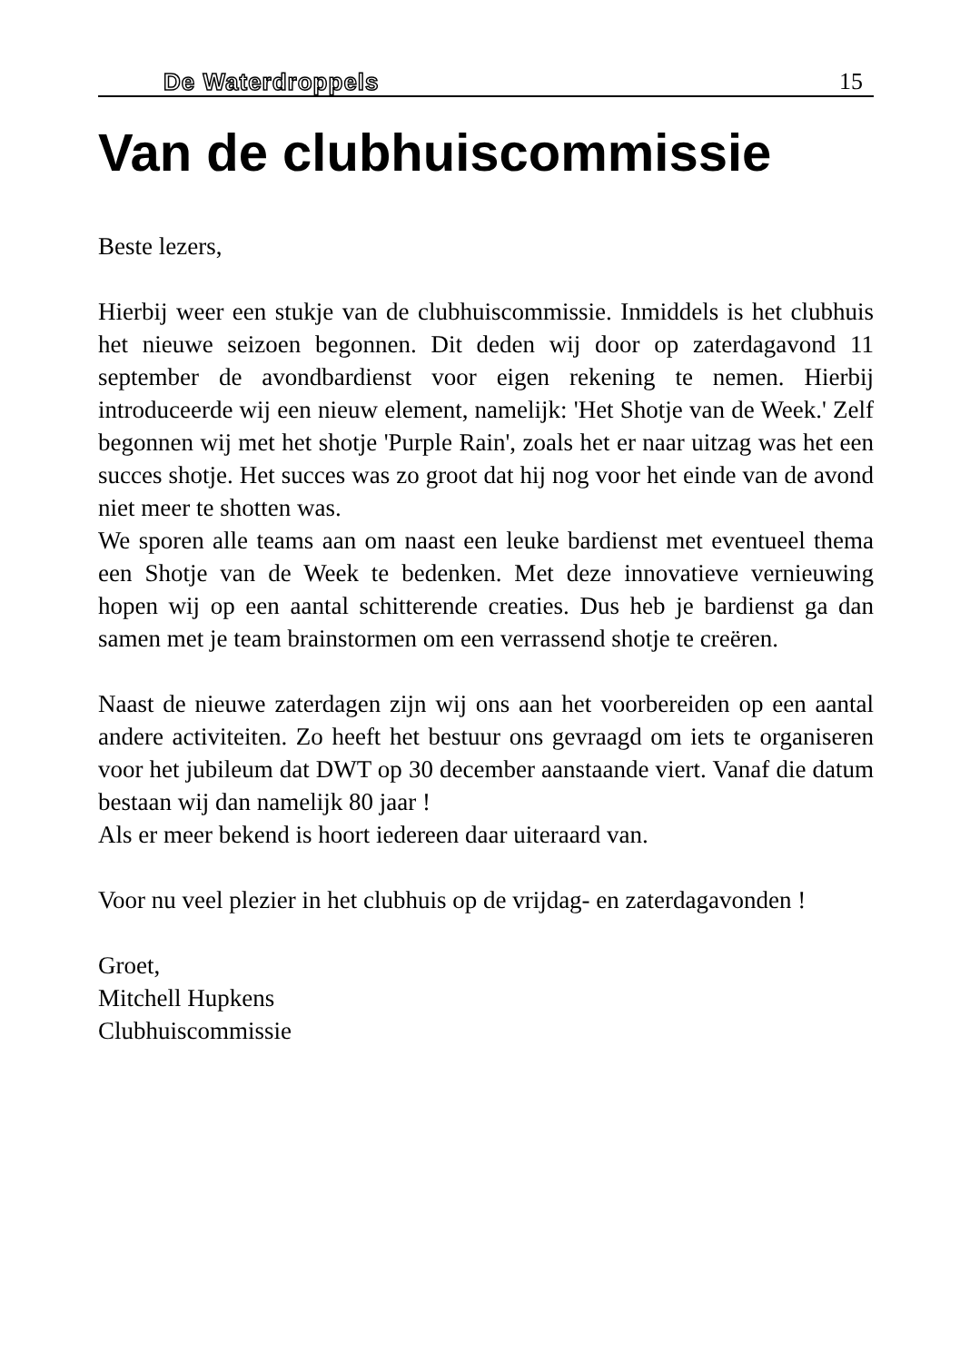De Waterdroppels 15
Van de clubhuiscommissie
Beste lezers,
Hierbij weer een stukje van de clubhuiscommissie. Inmiddels is het clubhuis het nieuwe seizoen begonnen. Dit deden wij door op zaterdagavond 11 september de avondbardienst voor eigen rekening te nemen. Hierbij introduceerde wij een nieuw element, namelijk: 'Het Shotje van de Week.' Zelf begonnen wij met het shotje 'Purple Rain', zoals het er naar uitzag was het een succes shotje. Het succes was zo groot dat hij nog voor het einde van de avond niet meer te shotten was.
We sporen alle teams aan om naast een leuke bardienst met eventueel thema een Shotje van de Week te bedenken. Met deze innovatieve vernieuwing hopen wij op een aantal schitterende creaties. Dus heb je bardienst ga dan samen met je team brainstormen om een verrassend shotje te creëren.
Naast de nieuwe zaterdagen zijn wij ons aan het voorbereiden op een aantal andere activiteiten. Zo heeft het bestuur ons gevraagd om iets te organiseren voor het jubileum dat DWT op 30 december aanstaande viert. Vanaf die datum bestaan wij dan namelijk 80 jaar !
Als er meer bekend is hoort iedereen daar uiteraard van.
Voor nu veel plezier in het clubhuis op de vrijdag- en zaterdagavonden !
Groet,
Mitchell Hupkens
Clubhuiscommissie